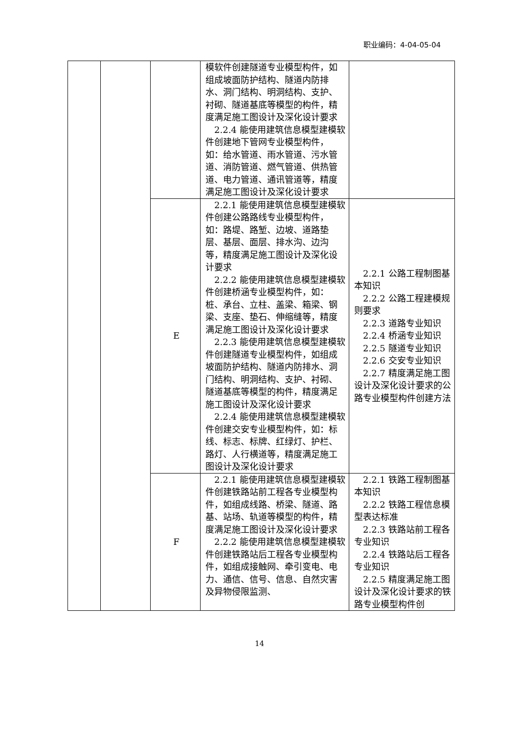职业编码：4-04-05-04
| | | | 模软件创建隧道专业模型构件，如组成坡面防护结构、隧道内防排水、洞门结构、明洞结构、支护、衬砌、隧道基底等模型的构件，精度满足施工图设计及深化设计要求 2.2.4 能使用建筑信息模型建模软件创建地下管网专业模型构件，如：给水管道、雨水管道、污水管道、消防管道、燃气管道、供热管道、电力管道、通讯管道等，精度满足施工图设计及深化设计要求 | |
| | | E | 2.2.1 能使用建筑信息模型建模软件创建公路路线专业模型构件，如：路堤、路堑、边坡、道路垫层、基层、面层、排水沟、边沟等，精度满足施工图设计及深化设计要求 2.2.2 能使用建筑信息模型建模软件创建桥涵专业模型构件，如：桩、承台、立柱、盖梁、箱梁、钢梁、支座、垫石、伸缩缝等，精度满足施工图设计及深化设计要求 2.2.3 能使用建筑信息模型建模软件创建隧道专业模型构件，如组成坡面防护结构、隧道内防排水、洞门结构、明洞结构、支护、衬砌、隧道基底等模型的构件，精度满足施工图设计及深化设计要求 2.2.4 能使用建筑信息模型建模软件创建交安专业模型构件，如：标线、标志、标牌、红绿灯、护栏、路灯、人行横道等，精度满足施工图设计及深化设计要求 | 2.2.1 公路工程制图基本知识 2.2.2 公路工程建模规则要求 2.2.3 道路专业知识 2.2.4 桥涵专业知识 2.2.5 隧道专业知识 2.2.6 交安专业知识 2.2.7 精度满足施工图设计及深化设计要求的公路专业模型构件创建方法 |
| | | F | 2.2.1 能使用建筑信息模型建模软件创建铁路站前工程各专业模型构件，如组成线路、桥梁、隧道、路基、站场、轨道等模型的构件，精度满足施工图设计及深化设计要求 2.2.2 能使用建筑信息模型建模软件创建铁路站后工程各专业模型构件，如组成接触网、牵引变电、电力、通信、信号、信息、自然灾害及异物侵限监测、 | 2.2.1 铁路工程制图基本知识 2.2.2 铁路工程信息模型表达标准 2.2.3 铁路站前工程各专业知识 2.2.4 铁路站后工程各专业知识 2.2.5 精度满足施工图设计及深化设计要求的铁路专业模型构件创 |
14